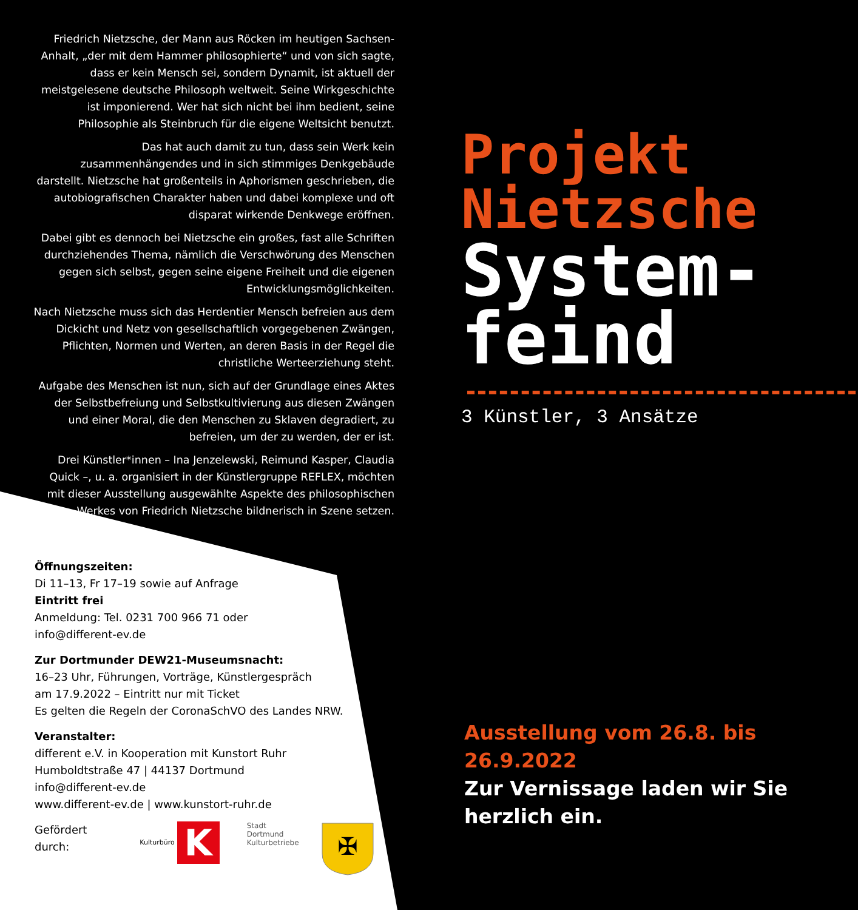Friedrich Nietzsche, der Mann aus Röcken im heutigen Sachsen-Anhalt, „der mit dem Hammer philosophierte“ und von sich sagte, dass er kein Mensch sei, sondern Dynamit, ist aktuell der meistgelesene deutsche Philosoph weltweit. Seine Wirkgeschichte ist imponierend. Wer hat sich nicht bei ihm bedient, seine Philosophie als Steinbruch für die eigene Weltsicht benutzt.
Das hat auch damit zu tun, dass sein Werk kein zusammenhängendes und in sich stimmiges Denkgebäude darstellt. Nietzsche hat großenteils in Aphorismen geschrieben, die autobiografischen Charakter haben und dabei komplexe und oft disparat wirkende Denkwege eröffnen.
Dabei gibt es dennoch bei Nietzsche ein großes, fast alle Schriften durchziehendes Thema, nämlich die Verschwörung des Menschen gegen sich selbst, gegen seine eigene Freiheit und die eigenen Entwicklungsmöglichkeiten.
Nach Nietzsche muss sich das Herdentier Mensch befreien aus dem Dickicht und Netz von gesellschaftlich vorgegebenen Zwängen, Pflichten, Normen und Werten, an deren Basis in der Regel die christliche Werteerziehung steht.
Aufgabe des Menschen ist nun, sich auf der Grundlage eines Aktes der Selbstbefreiung und Selbstkultivierung aus diesen Zwängen und einer Moral, die den Menschen zu Sklaven degradiert, zu befreien, um der zu werden, der er ist.
Drei Künstler*innen – Ina Jenzelewski, Reimund Kasper, Claudia Quick –, u. a. organisiert in der Künstlergruppe REFLEX, möchten mit dieser Ausstellung ausgewählte Aspekte des philosophischen Werkes von Friedrich Nietzsche bildnerisch in Szene setzen.
Öffnungszeiten:
Di 11–13, Fr 17–19 sowie auf Anfrage
Eintritt frei
Anmeldung: Tel. 0231 700 966 71 oder
info@different-ev.de
Zur Dortmunder DEW21-Museumsnacht:
16–23 Uhr, Führungen, Vorträge, Künstlergespräch
am 17.9.2022 – Eintritt nur mit Ticket
Es gelten die Regeln der CoronaSchVO des Landes NRW.
Veranstalter:
different e.V. in Kooperation mit Kunstort Ruhr
Humboldtstraße 47 | 44137 Dortmund
info@different-ev.de
www.different-ev.de | www.kunstort-ruhr.de
Gefördert durch: Kulturbüro K Stadt Dortmund
Kulturbetriebe
✠
Projekt
Nietzsche
System-
feind
3 Künstler, 3 Ansätze
Ausstellung vom 26.8. bis 26.9.2022
Zur Vernissage laden wir Sie
herzlich ein.